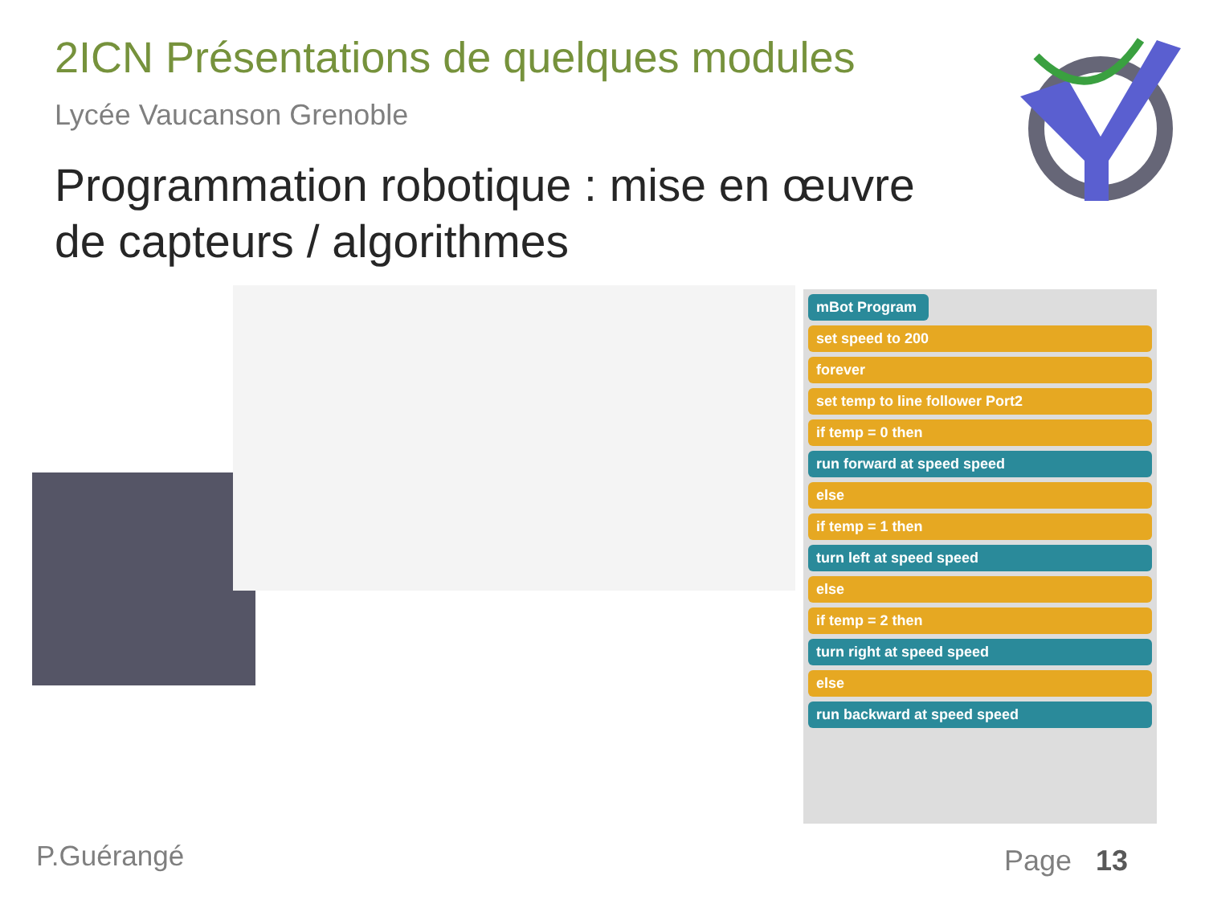2ICN Présentations de quelques modules
Lycée Vaucanson Grenoble
Programmation robotique : mise en œuvre
de capteurs / algorithmes
mBot Program
set speed to 200
forever
set temp to line follower Port2
if temp = 0 then
run forward at speed speed
else
if temp = 1 then
turn left at speed speed
else
if temp = 2 then
turn right at speed speed
else
run backward at speed speed
P.Guérangé Page 13